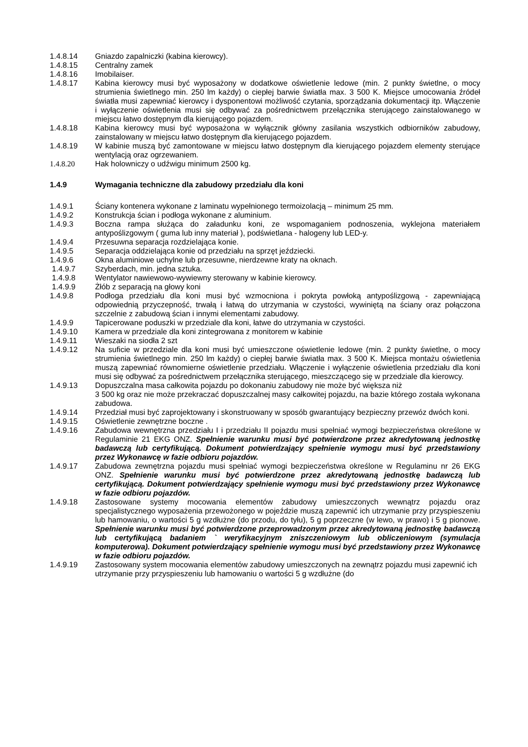1.4.8.14 Gniazdo zapalniczki (kabina kierowcy).
1.4.8.15 Centralny zamek
1.4.8.16 Imobilaiser.
1.4.8.17 Kabina kierowcy musi być wyposażony w dodatkowe oświetlenie ledowe (min. 2 punkty świetlne, o mocy strumienia świetlnego min. 250 lm każdy) o ciepłej barwie światła max. 3 500 K. Miejsce umocowania źródeł światła musi zapewniać kierowcy i dysponentowi możliwość czytania, sporządzania dokumentacji itp. Włączenie i wyłączenie oświetlenia musi się odbywać za pośrednictwem przełącznika sterującego zainstalowanego w miejscu łatwo dostępnym dla kierującego pojazdem.
1.4.8.18 Kabina kierowcy musi być wyposażona w wyłącznik główny zasilania wszystkich odbiorników zabudowy, zainstalowany w miejscu łatwo dostępnym dla kierującego pojazdem.
1.4.8.19 W kabinie muszą być zamontowane w miejscu łatwo dostępnym dla kierującego pojazdem elementy sterujące wentylacją oraz ogrzewaniem.
1.4.8.20 Hak holowniczy o udźwigu minimum 2500 kg.
1.4.9 Wymagania techniczne dla zabudowy przedziału dla koni
1.4.9.1 Ściany kontenera wykonane z laminatu wypełnionego termoizolacją – minimum 25 mm.
1.4.9.2 Konstrukcja ścian i podłoga wykonane z aluminium.
1.4.9.3 Boczna rampa służąca do załadunku koni, ze wspomaganiem podnoszenia, wyklejona materiałem antypoślizgowym ( guma lub inny materiał ), podświetlana - halogeny lub LED-y.
1.4.9.4 Przesuwna separacja rozdzielająca konie.
1.4.9.5 Separacja oddzielająca konie od przedziału na sprzęt jeździecki.
1.4.9.6 Okna aluminiowe uchylne lub przesuwne, nierdzewne kraty na oknach.
1.4.9.7 Szyberdach, min. jedna sztuka.
1.4.9.8 Wentylator nawiewowo-wywiewny sterowany w kabinie kierowcy.
1.4.9.9 Żłób z separacją na głowy koni
1.4.9.8 Podłoga przedziału dla koni musi być wzmocniona i pokryta powłoką antypoślizgową - zapewniającą odpowiednią przyczepność, trwałą i łatwą do utrzymania w czystości, wywiniętą na ściany oraz połączona szczelnie z zabudową ścian i innymi elementami zabudowy.
1.4.9.9 Tapicerowane poduszki w przedziale dla koni, łatwe do utrzymania w czystości.
1.4.9.10 Kamera w przedziale dla koni zintegrowana z monitorem w kabinie
1.4.9.11 Wieszaki na siodła 2 szt
1.4.9.12 Na suficie w przedziale dla koni musi być umieszczone oświetlenie ledowe (min. 2 punkty świetlne, o mocy strumienia świetlnego min. 250 lm każdy) o ciepłej barwie światła max. 3 500 K. Miejsca montażu oświetlenia muszą zapewniać równomierne oświetlenie przedziału. Włączenie i wyłączenie oświetlenia przedziału dla koni musi się odbywać za pośrednictwem przełącznika sterującego, mieszczącego się w przedziale dla kierowcy.
1.4.9.13 Dopuszczalna masa całkowita pojazdu po dokonaniu zabudowy nie może być większa niż
3 500 kg oraz nie może przekraczać dopuszczalnej masy całkowitej pojazdu, na bazie którego została wykonana zabudowa.
1.4.9.14 Przedział musi być zaprojektowany i skonstruowany w sposób gwarantujący bezpieczny przewóz dwóch koni.
1.4.9.15 Oświetlenie zewnętrzne boczne .
1.4.9.16 Zabudowa wewnętrzna przedziału I i przedziału II pojazdu musi spełniać wymogi bezpieczeństwa określone w Regulaminie 21 EKG ONZ. Spełnienie warunku musi być potwierdzone przez akredytowaną jednostkę badawczą lub certyfikującą. Dokument potwierdzający spełnienie wymogu musi być przedstawiony przez Wykonawcę w fazie odbioru pojazdów.
1.4.9.17 Zabudowa zewnętrzna pojazdu musi spełniać wymogi bezpieczeństwa określone w Regulaminu nr 26 EKG ONZ. Spełnienie warunku musi być potwierdzone przez akredytowaną jednostkę badawczą lub certyfikującą. Dokument potwierdzający spełnienie wymogu musi być przedstawiony przez Wykonawcę w fazie odbioru pojazdów.
1.4.9.18 Zastosowane systemy mocowania elementów zabudowy umieszczonych wewnątrz pojazdu oraz specjalistycznego wyposażenia przewożonego w pojeździe muszą zapewnić ich utrzymanie przy przyspieszeniu lub hamowaniu, o wartości 5 g wzdłużne (do przodu, do tyłu), 5 g poprzeczne (w lewo, w prawo) i 5 g pionowe. Spełnienie warunku musi być potwierdzone przeprowadzonym przez akredytowaną jednostkę badawczą lub certyfikującą badaniem ` weryfikacyjnym zniszczeniowym lub obliczeniowym (symulacja komputerowa). Dokument potwierdzający spełnienie wymogu musi być przedstawiony przez Wykonawcę w fazie odbioru pojazdów.
1.4.9.19 Zastosowany system mocowania elementów zabudowy umieszczonych na zewnątrz pojazdu musi zapewnić ich utrzymanie przy przyspieszeniu lub hamowaniu o wartości 5 g wzdłużne (do